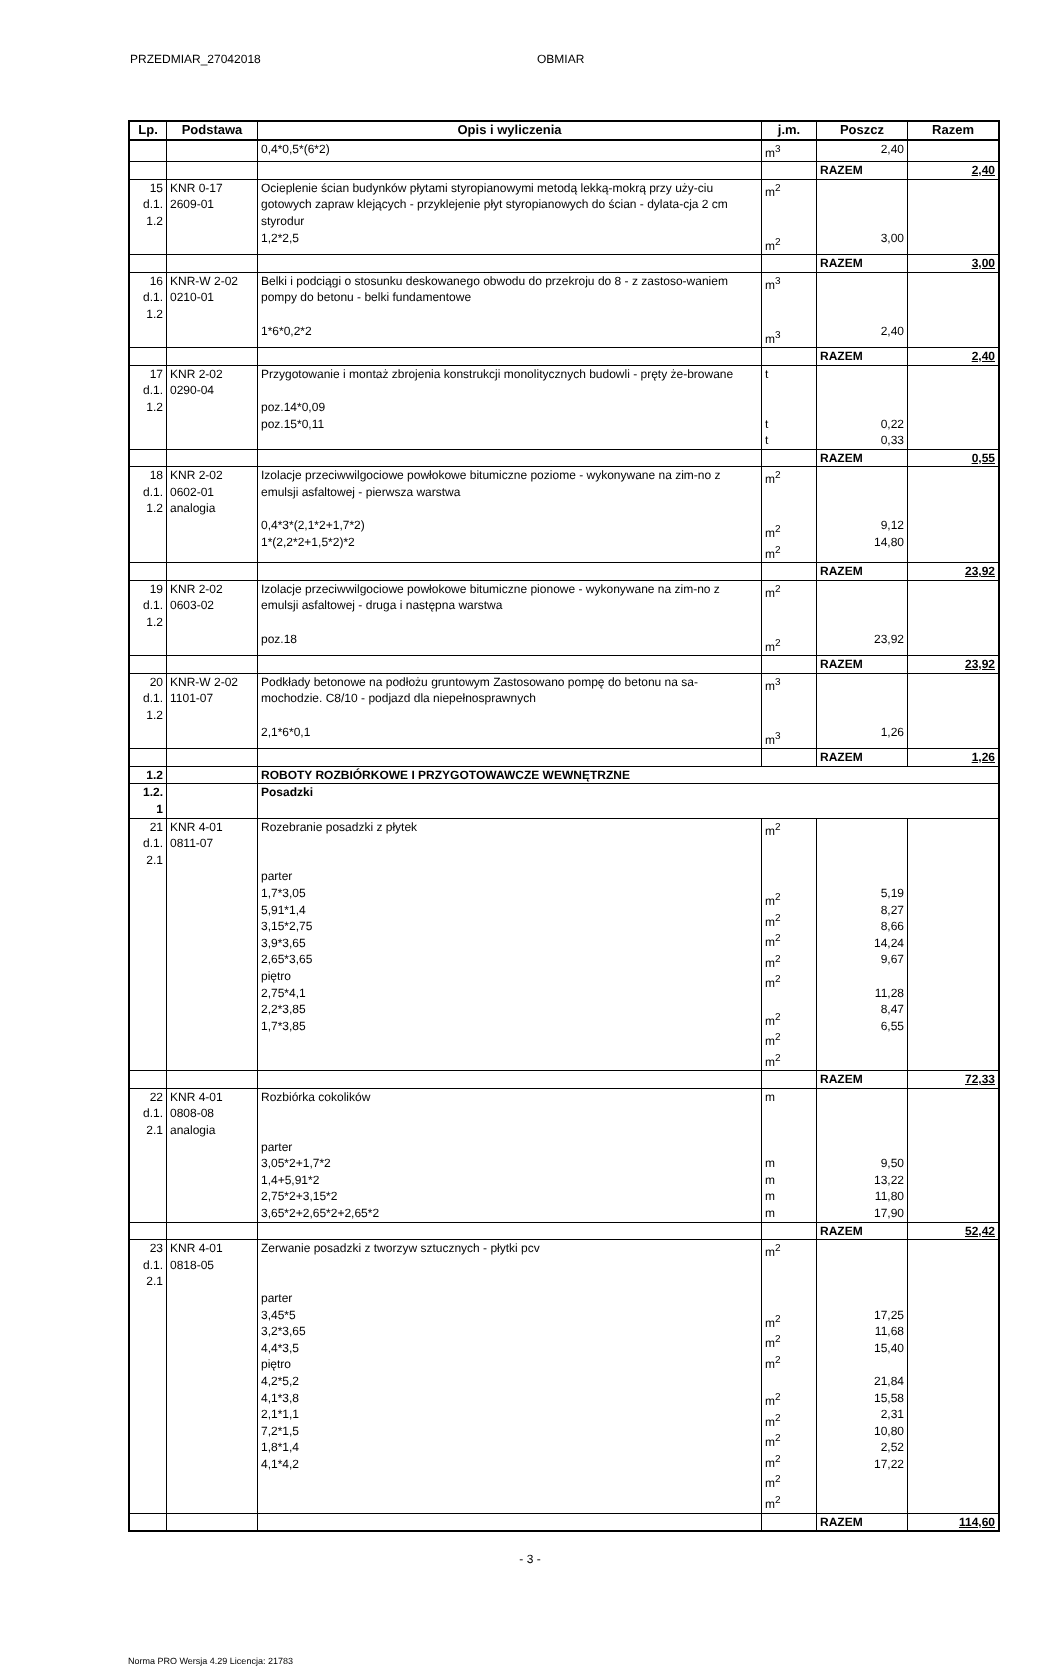PRZEDMIAR_27042018 OBMIAR
| Lp. | Podstawa | Opis i wyliczenia | j.m. | Poszcz | Razem |
| --- | --- | --- | --- | --- | --- |
| | | 0,4*0,5*(6*2) | m<sup>3</sup> | 2,40 | |
| | | | | RAZEM | 2,40 |
| 15 d.1. 1.2 | KNR 0-17 2609-01 | Ocieplenie ścian budynków płytami styropianowymi metodą lekką-mokrą przy uży-ciu gotowych zapraw klejących - przyklejenie płyt styropianowych do ścian - dylata-cja 2 cm styrodur 1,2*2,5 | m<sup>2</sup> m<sup>2</sup> | 3,00 | |
| | | | | RAZEM | 3,00 |
| 16 d.1. 1.2 | KNR-W 2-02 0210-01 | Belki i podciągi o stosunku deskowanego obwodu do przekroju do 8 - z zastoso-waniem pompy do betonu - belki fundamentowe 1*6*0,2*2 | m<sup>3</sup> m<sup>3</sup> | 2,40 | |
| | | | | RAZEM | 2,40 |
| 17 d.1. 1.2 | KNR 2-02 0290-04 | Przygotowanie i montaż zbrojenia konstrukcji monolitycznych budowli - pręty że-browane poz.14*0,09 poz.15*0,11 | t t t | 0,22 0,33 | |
| | | | | RAZEM | 0,55 |
| 18 d.1. 1.2 | KNR 2-02 0602-01 analogia | Izolacje przeciwwilgociowe powłokowe bitumiczne poziome - wykonywane na zim-no z emulsji asfaltowej - pierwsza warstwa 0,4*3*(2,1*2+1,7*2) 1*(2,2*2+1,5*2)*2 | m<sup>2</sup> m<sup>2</sup> m<sup>2</sup> | 9,12 14,80 | |
| | | | | RAZEM | 23,92 |
| 19 d.1. 1.2 | KNR 2-02 0603-02 | Izolacje przeciwwilgociowe powłokowe bitumiczne pionowe - wykonywane na zim-no z emulsji asfaltowej - druga i następna warstwa poz.18 | m<sup>2</sup> m<sup>2</sup> | 23,92 | |
| | | | | RAZEM | 23,92 |
| 20 d.1. 1.2 | KNR-W 2-02 1101-07 | Podkłady betonowe na podłożu gruntowym Zastosowano pompę do betonu na sa-mochodzie. C8/10 - podjazd dla niepełnosprawnych 2,1*6*0,1 | m<sup>3</sup> m<sup>3</sup> | 1,26 | |
| | | | | RAZEM | 1,26 |
| 1.2 | | ROBOTY ROZBIÓRKOWE I PRZYGOTOWAWCZE WEWNĘTRZNE | | | |
| 1.2. 1 | | Posadzki | | | |
| 21 d.1. 2.1 | KNR 4-01 0811-07 | Rozebranie posadzki z płytek parter 1,7*3,05 5,91*1,4 3,15*2,75 3,9*3,65 2,65*3,65 piętro 2,75*4,1 2,2*3,85 1,7*3,85 | m<sup>2</sup> m<sup>2</sup> m<sup>2</sup> m<sup>2</sup> m<sup>2</sup> m<sup>2</sup> m<sup>2</sup> m<sup>2</sup> m<sup>2</sup> | 5,19 8,27 8,66 14,24 9,67 11,28 8,47 6,55 | |
| | | | | RAZEM | 72,33 |
| 22 d.1. 2.1 | KNR 4-01 0808-08 analogia | Rozbiórka cokolików parter 3,05*2+1,7*2 1,4+5,91*2 2,75*2+3,15*2 3,65*2+2,65*2+2,65*2 | m m m m m | 9,50 13,22 11,80 17,90 | |
| | | | | RAZEM | 52,42 |
| 23 d.1. 2.1 | KNR 4-01 0818-05 | Zerwanie posadzki z tworzyw sztucznych - płytki pcv parter 3,45*5 3,2*3,65 4,4*3,5 piętro 4,2*5,2 4,1*3,8 2,1*1,1 7,2*1,5 1,8*1,4 4,1*4,2 | m<sup>2</sup> m<sup>2</sup> m<sup>2</sup> m<sup>2</sup> m<sup>2</sup> m<sup>2</sup> m<sup>2</sup> m<sup>2</sup> m<sup>2</sup> m<sup>2</sup> | 17,25 11,68 15,40 21,84 15,58 2,31 10,80 2,52 17,22 | |
| | | | | RAZEM | 114,60 |
- 3 -
Norma PRO Wersja 4.29 Licencja: 21783